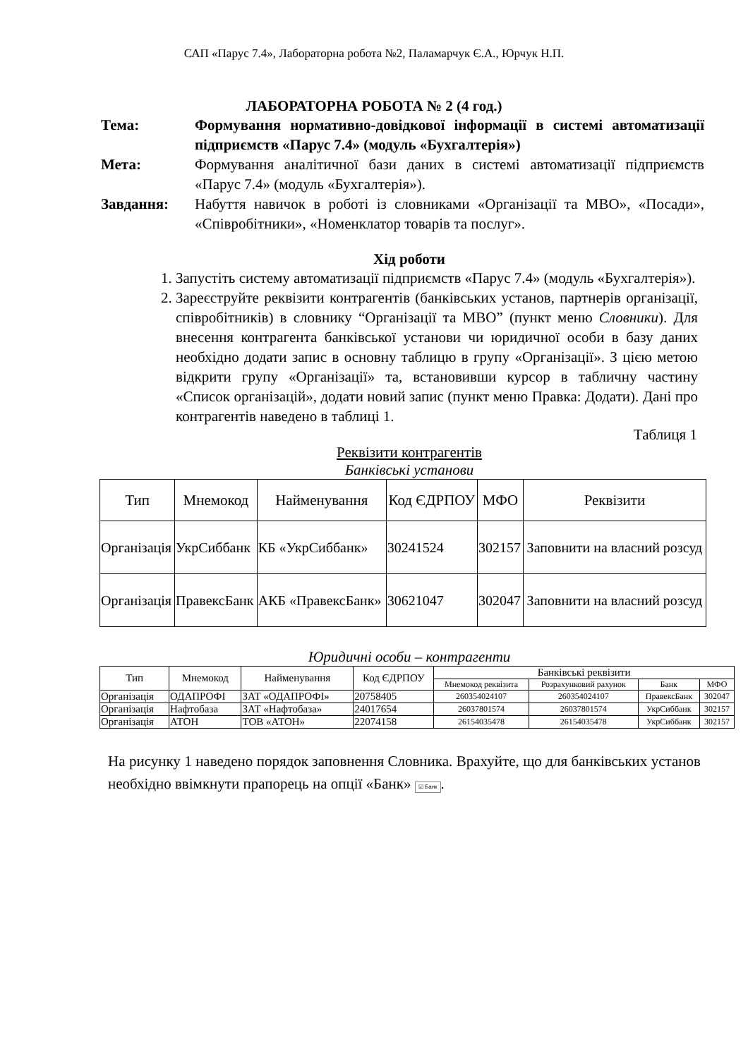САП «Парус 7.4», Лабораторна робота №2, Паламарчук Є.А., Юрчук Н.П.
ЛАБОРАТОРНА РОБОТА № 2 (4 год.)
Тема: Формування нормативно-довідкової інформації в системі автоматизації підприємств «Парус 7.4» (модуль «Бухгалтерія»)
Мета: Формування аналітичної бази даних в системі автоматизації підприємств «Парус 7.4» (модуль «Бухгалтерія»).
Завдання: Набуття навичок в роботі із словниками «Організації та МВО», «Посади», «Співробітники», «Номенклатор товарів та послуг».
Хід роботи
1. Запустіть систему автоматизації підприємств «Парус 7.4» (модуль «Бухгалтерія»).
2. Зареєструйте реквізити контрагентів (банківських установ, партнерів організації, співробітників) в словнику “Організації та МВО” (пункт меню Словники). Для внесення контрагента банківської установи чи юридичної особи в базу даних необхідно додати запис в основну таблицю в групу «Організації». З цією метою відкрити групу «Організації» та, встановивши курсор в табличну частину «Список організацій», додати новий запис (пункт меню Правка: Додати). Дані про контрагентів наведено в таблиці 1.
Таблиця 1
Реквізити контрагентів
Банківські установи
| Тип | Мнемокод | Найменування | Код ЄДРПОУ | МФО | Реквізити |
| --- | --- | --- | --- | --- | --- |
| Організація | УкрСиббанк | КБ «УкрСиббанк» | 30241524 | 302157 | Заповнити на власний розсуд |
| Організація | ПравексБанк | АКБ «ПравексБанк» | 30621047 | 302047 | Заповнити на власний розсуд |
Юридичні особи – контрагенти
| Тип | Мнемокод | Найменування | Код ЄДРПОУ | Банківські реквізити | | | |
| --- | --- | --- | --- | --- | --- | --- | --- |
| | | | | Мнемокод реквізита | Розрахунковий рахунок | Банк | МФО |
| Організація | ОДАПРОФІ | ЗАТ «ОДАПРОФІ» | 20758405 | 260354024107 | 260354024107 | ПравексБанк | 302047 |
| Організація | Нафтобаза | ЗАТ «Нафтобаза» | 24017654 | 26037801574 | 26037801574 | УкрСиббанк | 302157 |
| Організація | АТОН | ТОВ «АТОН» | 22074158 | 26154035478 | 26154035478 | УкрСиббанк | 302157 |
На рисунку 1 наведено порядок заповнення Словника. Врахуйте, що для банківських установ необхідно ввімкнути прапорець на опції «Банк» ☑ Банк.